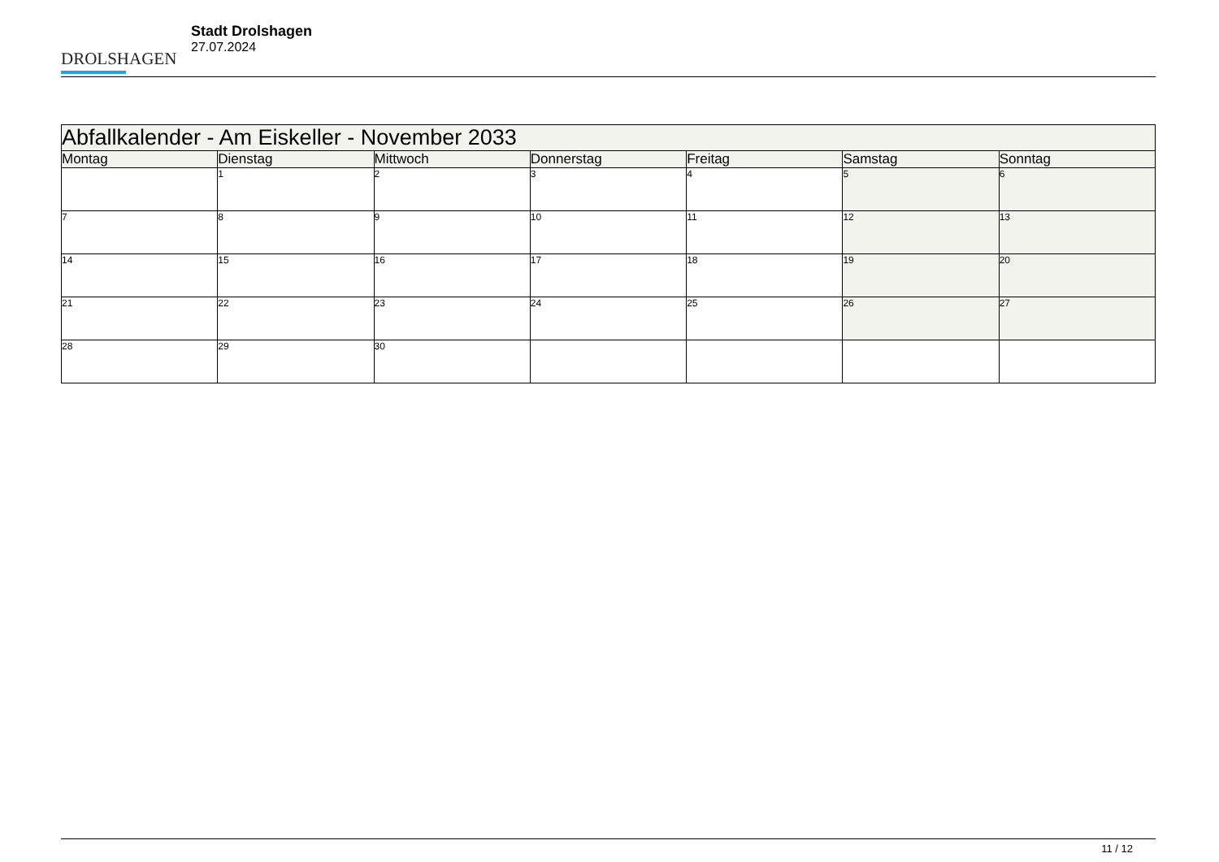DROLSHAGEN
Stadt Drolshagen
27.07.2024
| Abfallkalender - Am Eiskeller - November 2033 | | | | | | |
| --- | --- | --- | --- | --- | --- | --- |
| Montag | Dienstag | Mittwoch | Donnerstag | Freitag | Samstag | Sonntag |
| | 1 | 2 | 3 | 4 | 5 | 6 |
| 7 | 8 | 9 | 10 | 11 | 12 | 13 |
| 14 | 15 | 16 | 17 | 18 | 19 | 20 |
| 21 | 22 | 23 | 24 | 25 | 26 | 27 |
| 28 | 29 | 30 | | | | |
11 / 12